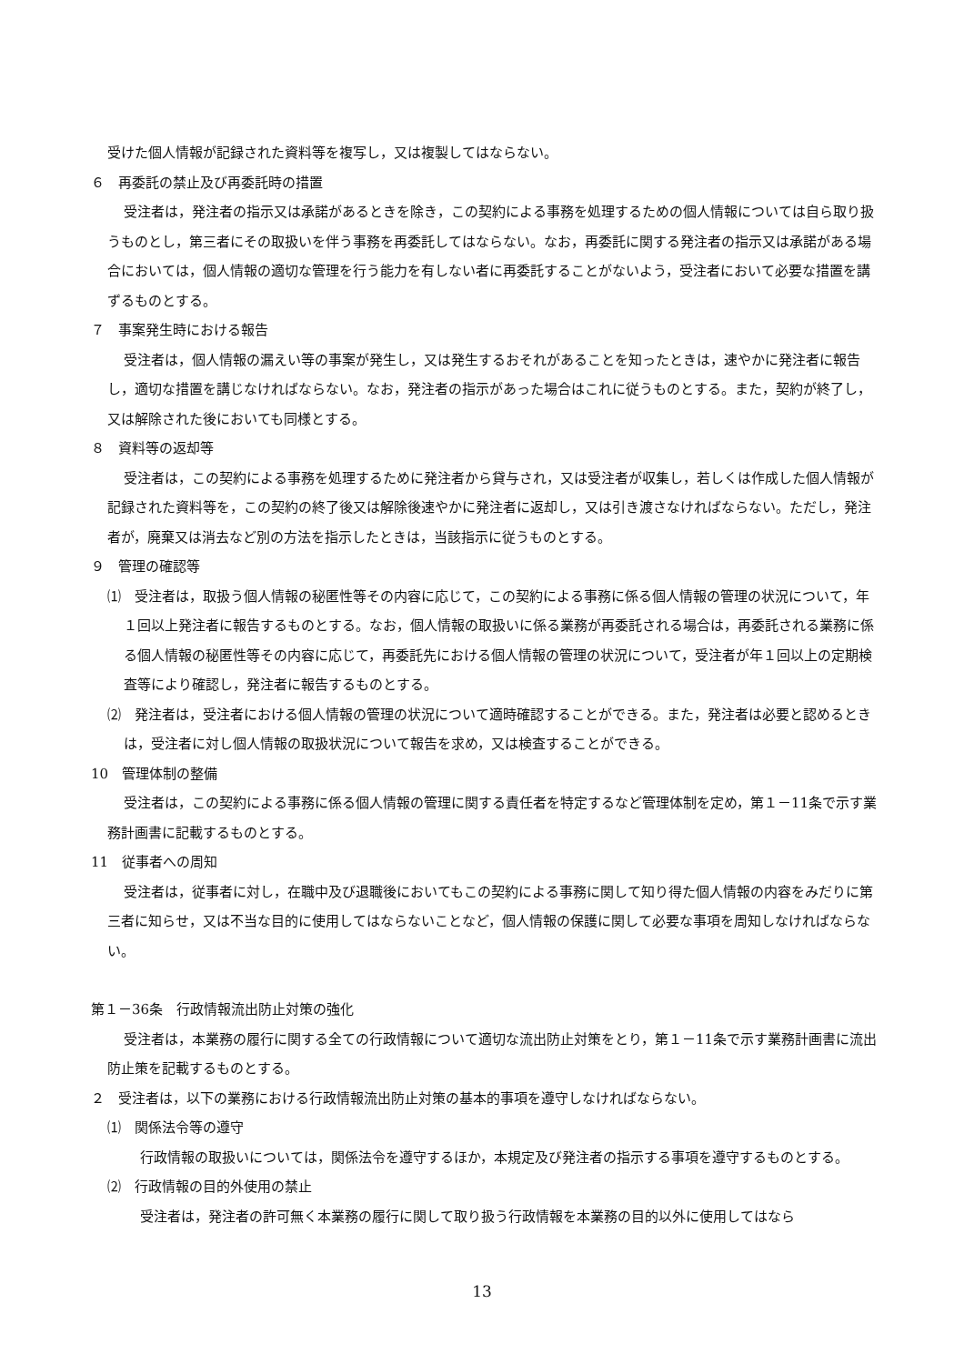受けた個人情報が記録された資料等を複写し，又は複製してはならない。
６　再委託の禁止及び再委託時の措置
受注者は，発注者の指示又は承諾があるときを除き，この契約による事務を処理するための個人情報については自ら取り扱うものとし，第三者にその取扱いを伴う事務を再委託してはならない。なお，再委託に関する発注者の指示又は承諾がある場合においては，個人情報の適切な管理を行う能力を有しない者に再委託することがないよう，受注者において必要な措置を講ずるものとする。
７　事案発生時における報告
受注者は，個人情報の漏えい等の事案が発生し，又は発生するおそれがあることを知ったときは，速やかに発注者に報告し，適切な措置を講じなければならない。なお，発注者の指示があった場合はこれに従うものとする。また，契約が終了し，又は解除された後においても同様とする。
８　資料等の返却等
受注者は，この契約による事務を処理するために発注者から貸与され，又は受注者が収集し，若しくは作成した個人情報が記録された資料等を，この契約の終了後又は解除後速やかに発注者に返却し，又は引き渡さなければならない。ただし，発注者が，廃棄又は消去など別の方法を指示したときは，当該指示に従うものとする。
９　管理の確認等
⑴　受注者は，取扱う個人情報の秘匿性等その内容に応じて，この契約による事務に係る個人情報の管理の状況について，年１回以上発注者に報告するものとする。なお，個人情報の取扱いに係る業務が再委託される場合は，再委託される業務に係る個人情報の秘匿性等その内容に応じて，再委託先における個人情報の管理の状況について，受注者が年１回以上の定期検査等により確認し，発注者に報告するものとする。
⑵　発注者は，受注者における個人情報の管理の状況について適時確認することができる。また，発注者は必要と認めるときは，受注者に対し個人情報の取扱状況について報告を求め，又は検査することができる。
10　管理体制の整備
受注者は，この契約による事務に係る個人情報の管理に関する責任者を特定するなど管理体制を定め，第１－11条で示す業務計画書に記載するものとする。
11　従事者への周知
受注者は，従事者に対し，在職中及び退職後においてもこの契約による事務に関して知り得た個人情報の内容をみだりに第三者に知らせ，又は不当な目的に使用してはならないことなど，個人情報の保護に関して必要な事項を周知しなければならない。
第１－36条　行政情報流出防止対策の強化
受注者は，本業務の履行に関する全ての行政情報について適切な流出防止対策をとり，第１－11条で示す業務計画書に流出防止策を記載するものとする。
２　受注者は，以下の業務における行政情報流出防止対策の基本的事項を遵守しなければならない。
⑴　関係法令等の遵守
行政情報の取扱いについては，関係法令を遵守するほか，本規定及び発注者の指示する事項を遵守するものとする。
⑵　行政情報の目的外使用の禁止
受注者は，発注者の許可無く本業務の履行に関して取り扱う行政情報を本業務の目的以外に使用してはなら
13